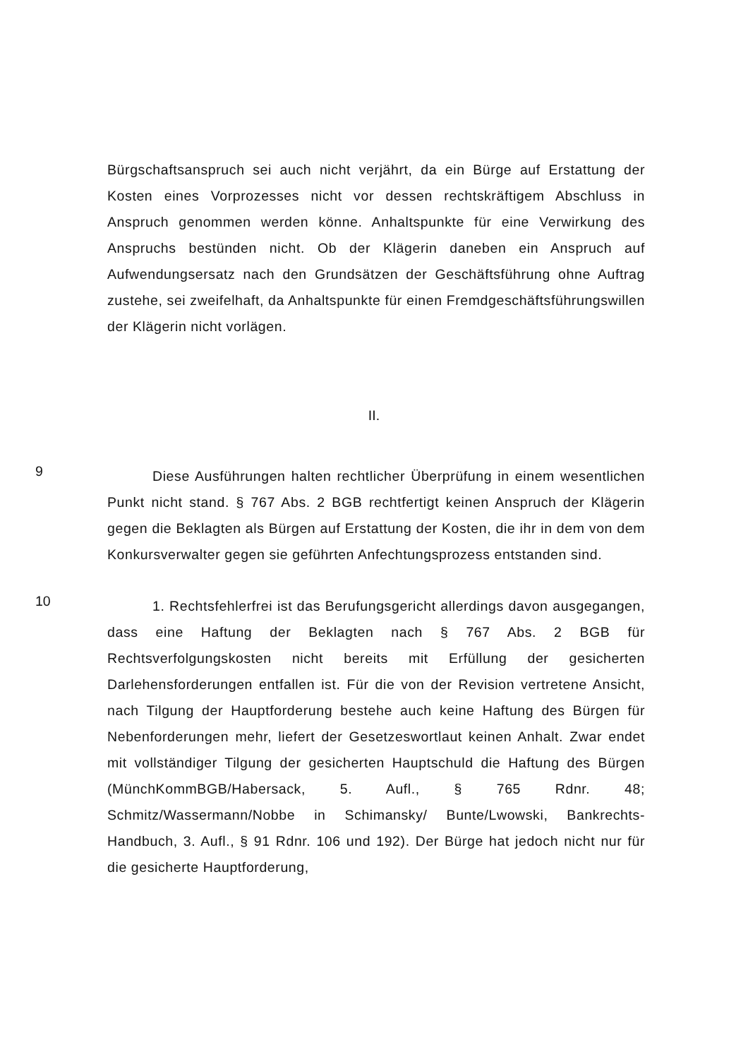Bürgschaftsanspruch sei auch nicht verjährt, da ein Bürge auf Erstattung der Kosten eines Vorprozesses nicht vor dessen rechtskräftigem Abschluss in Anspruch genommen werden könne. Anhaltspunkte für eine Verwirkung des Anspruchs bestünden nicht. Ob der Klägerin daneben ein Anspruch auf Aufwendungsersatz nach den Grundsätzen der Geschäftsführung ohne Auftrag zustehe, sei zweifelhaft, da Anhaltspunkte für einen Fremdgeschäftsführungswillen der Klägerin nicht vorlägen.
II.
9
Diese Ausführungen halten rechtlicher Überprüfung in einem wesentlichen Punkt nicht stand. § 767 Abs. 2 BGB rechtfertigt keinen Anspruch der Klägerin gegen die Beklagten als Bürgen auf Erstattung der Kosten, die ihr in dem von dem Konkursverwalter gegen sie geführten Anfechtungsprozess entstanden sind.
10
1. Rechtsfehlerfrei ist das Berufungsgericht allerdings davon ausgegangen, dass eine Haftung der Beklagten nach § 767 Abs. 2 BGB für Rechtsverfolgungskosten nicht bereits mit Erfüllung der gesicherten Darlehensforderungen entfallen ist. Für die von der Revision vertretene Ansicht, nach Tilgung der Hauptforderung bestehe auch keine Haftung des Bürgen für Nebenforderungen mehr, liefert der Gesetzeswortlaut keinen Anhalt. Zwar endet mit vollständiger Tilgung der gesicherten Hauptschuld die Haftung des Bürgen (MünchKommBGB/Habersack, 5. Aufl., § 765 Rdnr. 48; Schmitz/Wassermann/Nobbe in Schimansky/ Bunte/Lwowski, Bankrechts-Handbuch, 3. Aufl., § 91 Rdnr. 106 und 192). Der Bürge hat jedoch nicht nur für die gesicherte Hauptforderung,